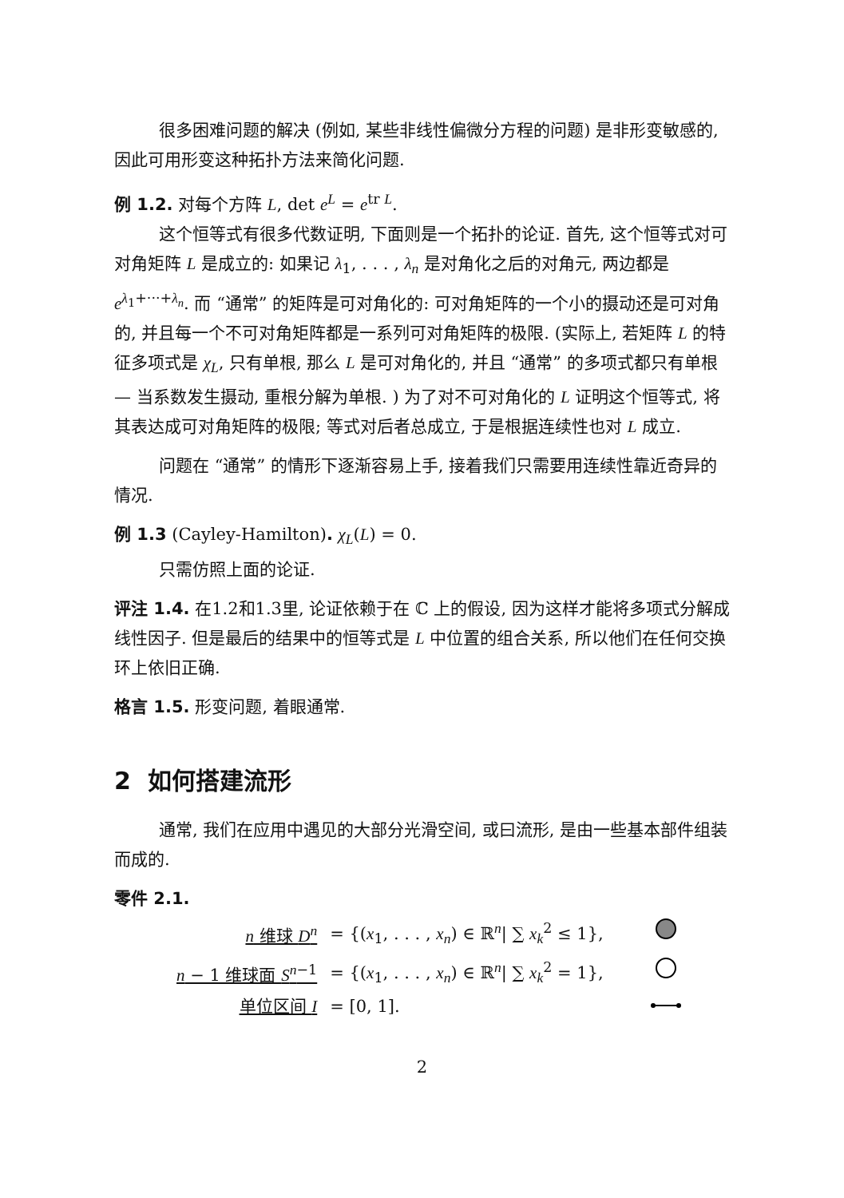很多困难问题的解决 (例如, 某些非线性偏微分方程的问题) 是非形变敏感的, 因此可用形变这种拓扑方法来简化问题.
例 1.2. 对每个方阵 L, det e<sup>L</sup> = e<sup>tr L</sup>.
这个恒等式有很多代数证明, 下面则是一个拓扑的论证. 首先, 这个恒等式对可对角矩阵 L 是成立的: 如果记 λ<sub>1</sub>, . . . , λ<sub>n</sub> 是对角化之后的对角元, 两边都是 e<sup>λ<sub>1</sub>+···+λ<sub>n</sub></sup>. 而 “通常” 的矩阵是可对角化的: 可对角矩阵的一个小的摄动还是可对角的, 并且每一个不可对角矩阵都是一系列可对角矩阵的极限. (实际上, 若矩阵 L 的特征多项式是 χ<sub>L</sub>, 只有单根, 那么 L 是可对角化的, 并且 “通常” 的多项式都只有单根 — 当系数发生摄动, 重根分解为单根. ) 为了对不可对角化的 L 证明这个恒等式, 将其表达成可对角矩阵的极限; 等式对后者总成立, 于是根据连续性也对 L 成立.
问题在 “通常” 的情形下逐渐容易上手, 接着我们只需要用连续性靠近奇异的情况.
例 1.3 (Cayley-Hamilton). χ<sub>L</sub>(L) = 0.
只需仿照上面的论证.
评注 1.4. 在1.2和1.3里, 论证依赖于在 ℂ 上的假设, 因为这样才能将多项式分解成线性因子. 但是最后的结果中的恒等式是 L 中位置的组合关系, 所以他们在任何交换环上依旧正确.
格言 1.5. 形变问题, 着眼通常.
2 如何搭建流形
通常, 我们在应用中遇见的大部分光滑空间, 或曰流形, 是由一些基本部件组装而成的.
零件 2.1.
| n 维球 D<sup>n</sup> | = {( x<sub>1</sub>, . . . , x<sub>n</sub> ) ∈ ℝ<sup>n</sup>/ ∑ x<sub>k</sub><sup>2</sup> ≤ 1}, | |
| n − 1 维球面 S<sup>n−1</sup> | = {( x<sub>1</sub>, . . . , x<sub>n</sub> ) ∈ ℝ<sup>n</sup>/ ∑ x<sub>k</sub><sup>2</sup> = 1}, | |
| 单位区间 I | = [0, 1]. | |
2